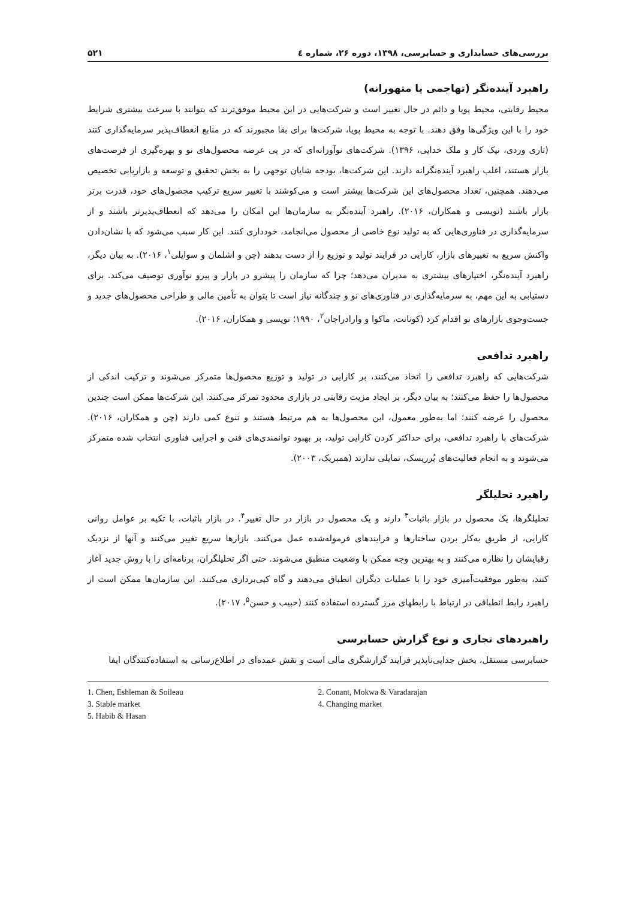بررسی‌های حسابداری و حسابرسی، ۱۳۹۸، دوره ۲۶، شماره ٤ ۵۲۱
راهبرد آینده‌نگر (تهاجمی یا متهورانه)
محیط رقابتی، محیط پویا و دائم در حال تغییر است و شرکت‌هایی در این محیط موفق‌ترند که بتوانند با سرعت بیشتری شرایط خود را با این ویژگی‌ها وفق دهند. با توجه به محیط پویا، شرکت‌ها برای بقا مجبورند که در منابع انعطاف‌پذیر سرمایه‌گذاری کنند (تاری وردی، نیک کار و ملک خدایی، ۱۳۹۶). شرکت‌های نوآورانه‌ای که در پی عرضه محصول‌های نو و بهره‌گیری از فرصت‌های بازار هستند، اغلب راهبرد آینده‌نگرانه دارند. این شرکت‌ها، بودجه شایان توجهی را به بخش تحقیق و توسعه و بازاریابی تخصیص می‌دهند. همچنین، تعداد محصول‌های این شرکت‌ها بیشتر است و می‌کوشند با تغییر سریع ترکیب محصول‌های خود، قدرت برتر بازار باشند (نویسی و همکاران، ۲۰۱۶). راهبرد آینده‌نگر به سازمان‌ها این امکان را می‌دهد که انعطاف‌پذیرتر باشند و از سرمایه‌گذاری در فناوری‌هایی که به تولید نوع خاصی از محصول می‌انجامد، خودداری کنند. این کار سبب می‌شود که با نشان‌دادن واکنش سریع به تغییرهای بازار، کارایی در فرایند تولید و توزیع را از دست بدهند (چن و اشلمان و سوایلی<sup>۱</sup>، ۲۰۱۶). به بیان دیگر، راهبرد آینده‌نگر، اختیارهای بیشتری به مدیران می‌دهد؛ چرا که سازمان را پیشرو در بازار و پیرو نوآوری توصیف می‌کند. برای دستیابی به این مهم، به سرمایه‌گذاری در فناوری‌های نو و چندگانه نیاز است تا بتوان به تأمین مالی و طراحی محصول‌های جدید و جست‌وجوی بازارهای نو اقدام کرد (کونانت، ماکوا و وارادراجان<sup>۲</sup>، ۱۹۹۰؛ نویسی و همکاران، ۲۰۱۶).
راهبرد تدافعی
شرکت‌هایی که راهبرد تدافعی را اتخاذ می‌کنند، بر کارایی در تولید و توزیع محصول‌ها متمرکز می‌شوند و ترکیب اندکی از محصول‌ها را حفظ می‌کنند؛ به بیان دیگر، بر ایجاد مزیت رقابتی در بازاری محدود تمرکز می‌کنند. این شرکت‌ها ممکن است چندین محصول را عرضه کنند؛ اما به‌طور معمول، این محصول‌ها به هم مرتبط هستند و تنوع کمی دارند (چن و همکاران، ۲۰۱۶). شرکت‌های با راهبرد تدافعی، برای حداکثر کردن کارایی تولید، بر بهبود توانمندی‌های فنی و اجرایی فناوری انتخاب شده متمرکز می‌شوند و به انجام فعالیت‌های پُرریسک، تمایلی ندارند (همبریک، ۲۰۰۳).
راهبرد تحلیلگر
تحلیلگرها، یک محصول در بازار باثبات<sup>۳</sup> دارند و یک محصول در بازار در حال تغییر<sup>۴</sup>. در بازار باثبات، با تکیه بر عوامل روانی کارایی، از طریق به‌کار بردن ساختارها و فرایندهای فرموله‌شده عمل می‌کنند. بازارها سریع تغییر می‌کنند و آنها از نزدیک رقبایشان را نظاره می‌کنند و به بهترین وجه ممکن با وضعیت منطبق می‌شوند. حتی اگر تحلیلگران، برنامه‌ای را با روش جدید آغاز کنند، به‌طور موفقیت‌آمیزی خود را با عملیات دیگران انطباق می‌دهند و گاه کپی‌برداری می‌کنند. این سازمان‌ها ممکن است از راهبرد رابط انطباقی در ارتباط با رابطهای مرز گسترده استفاده کنند (حبیب و حسن<sup>۵</sup>، ۲۰۱۷).
راهبردهای تجاری و نوع گزارش حسابرسی
حسابرسی مستقل، بخش جدایی‌ناپذیر فرایند گزارشگری مالی است و نقش عمده‌ای در اطلاع‌رسانی به استفاده‌کنندگان ایفا
1. Chen, Eshleman & Soileau
2. Conant, Mokwa & Varadarajan
3. Stable market
4. Changing market
5. Habib & Hasan